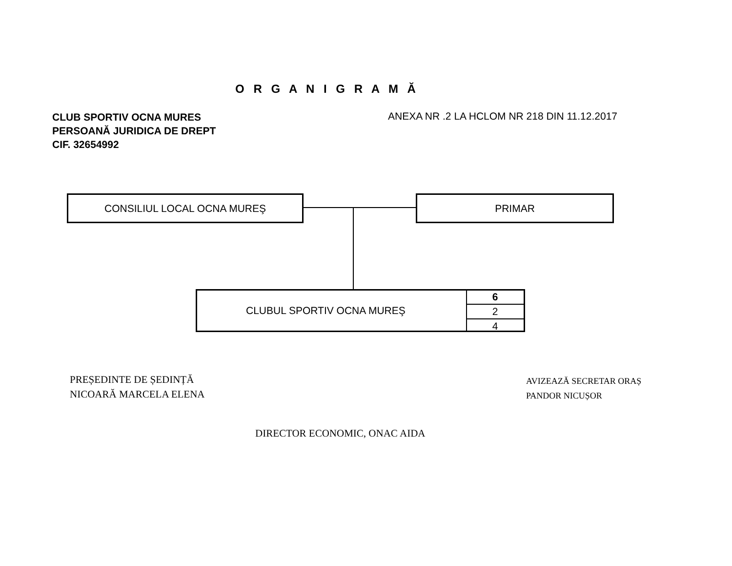O R G A N I G R A M Ă
CLUB SPORTIV OCNA MURES
PERSOANĂ JURIDICA DE DREPT
CIF. 32654992
ANEXA NR .2 LA HCLOM NR 218 DIN 11.12.2017
CONSILIUL LOCAL OCNA MUREŞ PRIMAR
CLUBUL SPORTIV OCNA MUREŞ
6
2
4
PREȘEDINTE DE ȘEDINȚĂ
NICOARĂ MARCELA ELENA
AVIZEAZĂ SECRETAR ORAȘ
PANDOR NICUȘOR
DIRECTOR ECONOMIC, ONAC AIDA